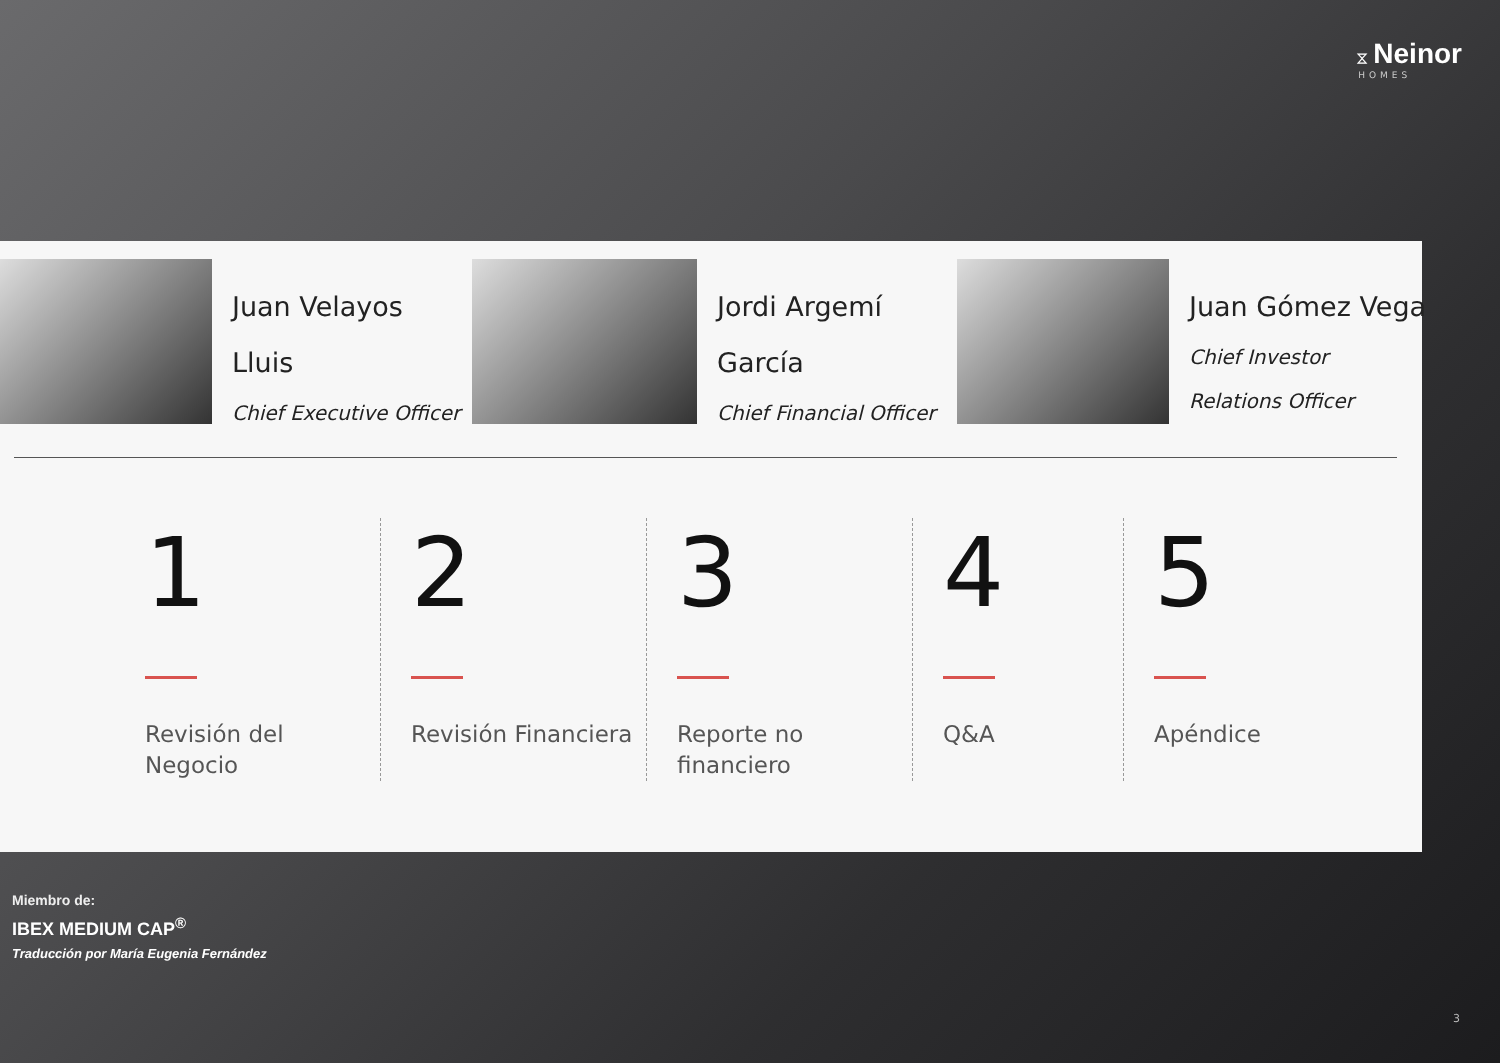⧖ Neinor
HOMES
Juan Velayos
Lluis
Chief Executive Officer
Jordi Argemí
García
Chief Financial Officer
Juan Gómez Vega
Chief Investor
Relations Officer
1
Revisión del Negocio
2
Revisión Financiera
3
Reporte no financiero
4
Q&A
5
Apéndice
Miembro de:
IBEX MEDIUM CAP<sup>®</sup>
Traducción por María Eugenia Fernández
3